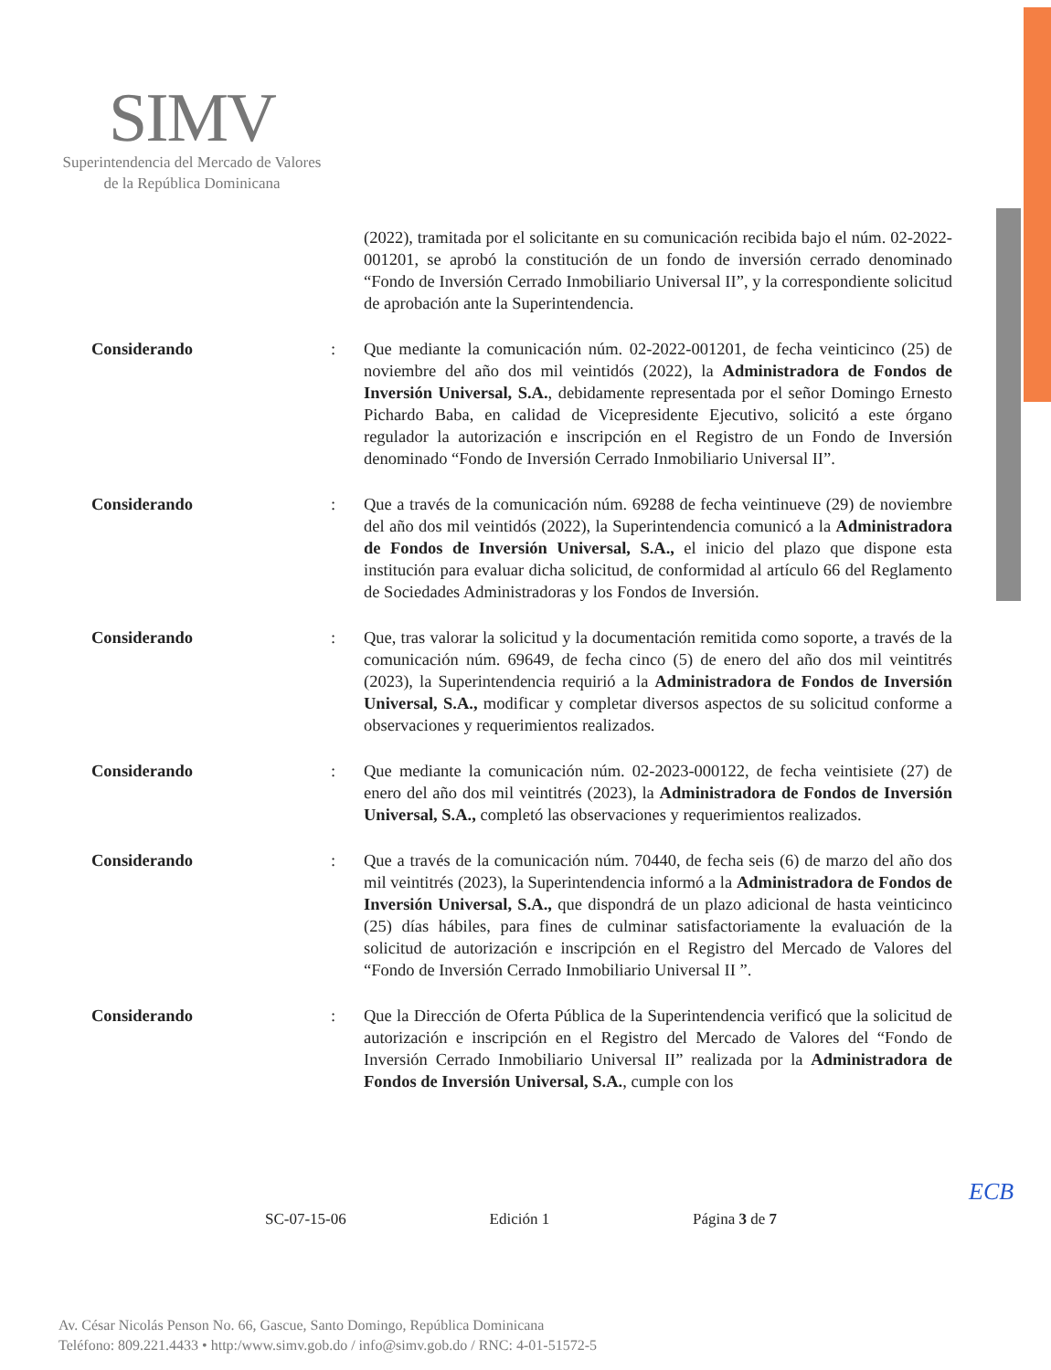SIMV
Superintendencia del Mercado de Valores
de la República Dominicana
(2022), tramitada por el solicitante en su comunicación recibida bajo el núm. 02-2022-001201, se aprobó la constitución de un fondo de inversión cerrado denominado “Fondo de Inversión Cerrado Inmobiliario Universal II”, y la correspondiente solicitud de aprobación ante la Superintendencia.
Considerando : Que mediante la comunicación núm. 02-2022-001201, de fecha veinticinco (25) de noviembre del año dos mil veintidós (2022), la Administradora de Fondos de Inversión Universal, S.A., debidamente representada por el señor Domingo Ernesto Pichardo Baba, en calidad de Vicepresidente Ejecutivo, solicitó a este órgano regulador la autorización e inscripción en el Registro de un Fondo de Inversión denominado “Fondo de Inversión Cerrado Inmobiliario Universal II”.
Considerando : Que a través de la comunicación núm. 69288 de fecha veintinueve (29) de noviembre del año dos mil veintidós (2022), la Superintendencia comunicó a la Administradora de Fondos de Inversión Universal, S.A., el inicio del plazo que dispone esta institución para evaluar dicha solicitud, de conformidad al artículo 66 del Reglamento de Sociedades Administradoras y los Fondos de Inversión.
Considerando : Que, tras valorar la solicitud y la documentación remitida como soporte, a través de la comunicación núm. 69649, de fecha cinco (5) de enero del año dos mil veintitrés (2023), la Superintendencia requirió a la Administradora de Fondos de Inversión Universal, S.A., modificar y completar diversos aspectos de su solicitud conforme a observaciones y requerimientos realizados.
Considerando : Que mediante la comunicación núm. 02-2023-000122, de fecha veintisiete (27) de enero del año dos mil veintitrés (2023), la Administradora de Fondos de Inversión Universal, S.A., completó las observaciones y requerimientos realizados.
Considerando : Que a través de la comunicación núm. 70440, de fecha seis (6) de marzo del año dos mil veintitrés (2023), la Superintendencia informó a la Administradora de Fondos de Inversión Universal, S.A., que dispondrá de un plazo adicional de hasta veinticinco (25) días hábiles, para fines de culminar satisfactoriamente la evaluación de la solicitud de autorización e inscripción en el Registro del Mercado de Valores del “Fondo de Inversión Cerrado Inmobiliario Universal II ”.
Considerando : Que la Dirección de Oferta Pública de la Superintendencia verificó que la solicitud de autorización e inscripción en el Registro del Mercado de Valores del “Fondo de Inversión Cerrado Inmobiliario Universal II” realizada por la Administradora de Fondos de Inversión Universal, S.A., cumple con los
ECB
SC-07-15-06 Edición 1 Página 3 de 7
Av. César Nicolás Penson No. 66, Gascue, Santo Domingo, República Dominicana
Teléfono: 809.221.4433 • http:/www.simv.gob.do / info@simv.gob.do / RNC: 4-01-51572-5